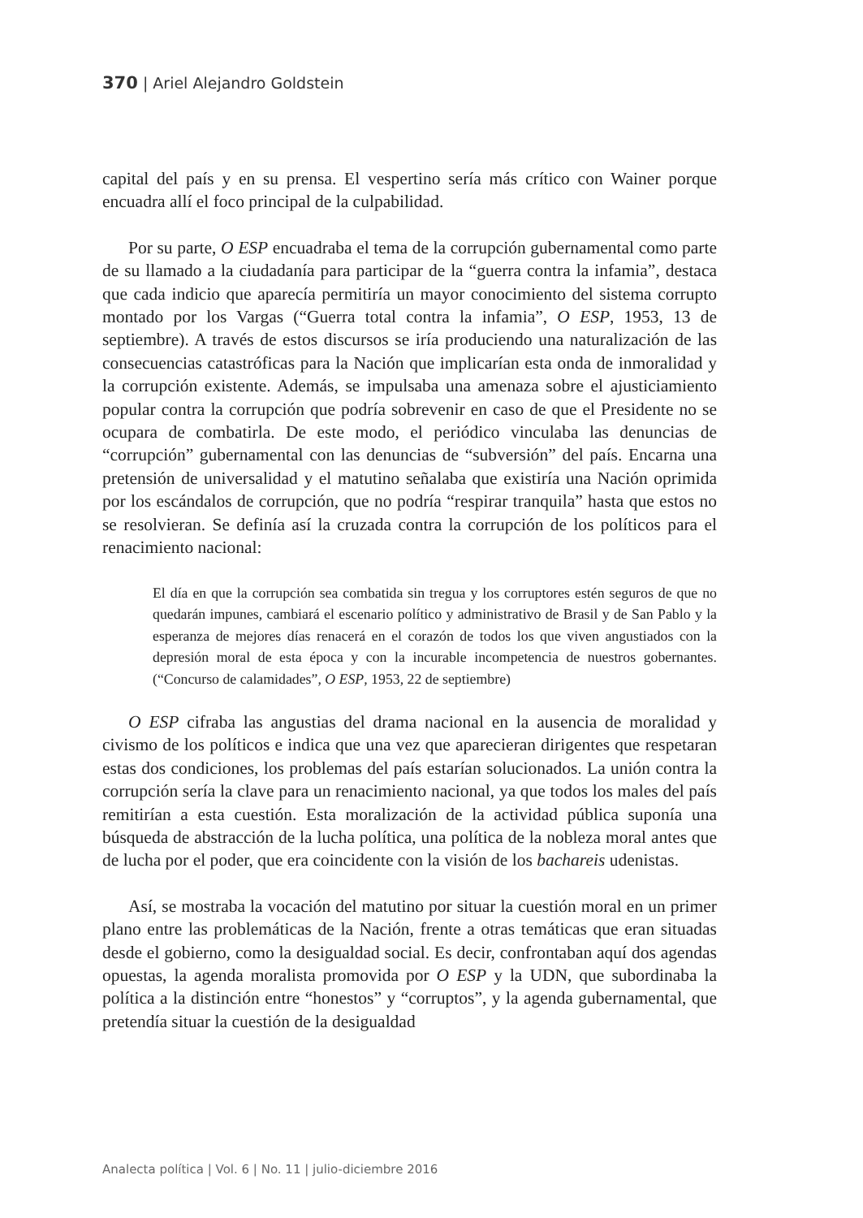370 | Ariel Alejandro Goldstein
capital del país y en su prensa. El vespertino sería más crítico con Wainer porque encuadra allí el foco principal de la culpabilidad.
Por su parte, O ESP encuadraba el tema de la corrupción gubernamental como parte de su llamado a la ciudadanía para participar de la “guerra contra la infamia”, destaca que cada indicio que aparecía permitiría un mayor conocimiento del sistema corrupto montado por los Vargas (“Guerra total contra la infamia”, O ESP, 1953, 13 de septiembre). A través de estos discursos se iría produciendo una naturalización de las consecuencias catastróficas para la Nación que implicarían esta onda de inmoralidad y la corrupción existente. Además, se impulsaba una amenaza sobre el ajusticiamiento popular contra la corrupción que podría sobrevenir en caso de que el Presidente no se ocupara de combatirla. De este modo, el periódico vinculaba las denuncias de “corrupción” gubernamental con las denuncias de “subversión” del país. Encarna una pretensión de universalidad y el matutino señalaba que existiría una Nación oprimida por los escándalos de corrupción, que no podría “respirar tranquila” hasta que estos no se resolvieran. Se definía así la cruzada contra la corrupción de los políticos para el renacimiento nacional:
El día en que la corrupción sea combatida sin tregua y los corruptores estén seguros de que no quedarán impunes, cambiará el escenario político y administrativo de Brasil y de San Pablo y la esperanza de mejores días renacerá en el corazón de todos los que viven angustiados con la depresión moral de esta época y con la incurable incompetencia de nuestros gobernantes. (“Concurso de calamidades”, O ESP, 1953, 22 de septiembre)
O ESP cifraba las angustias del drama nacional en la ausencia de moralidad y civismo de los políticos e indica que una vez que aparecieran dirigentes que respetaran estas dos condiciones, los problemas del país estarían solucionados. La unión contra la corrupción sería la clave para un renacimiento nacional, ya que todos los males del país remitirían a esta cuestión. Esta moralización de la actividad pública suponía una búsqueda de abstracción de la lucha política, una política de la nobleza moral antes que de lucha por el poder, que era coincidente con la visión de los bachareis udenistas.
Así, se mostraba la vocación del matutino por situar la cuestión moral en un primer plano entre las problemáticas de la Nación, frente a otras temáticas que eran situadas desde el gobierno, como la desigualdad social. Es decir, confrontaban aquí dos agendas opuestas, la agenda moralista promovida por O ESP y la UDN, que subordinaba la política a la distinción entre “honestos” y “corruptos”, y la agenda gubernamental, que pretendía situar la cuestión de la desigualdad
Analecta política | Vol. 6 | No. 11 | julio-diciembre 2016